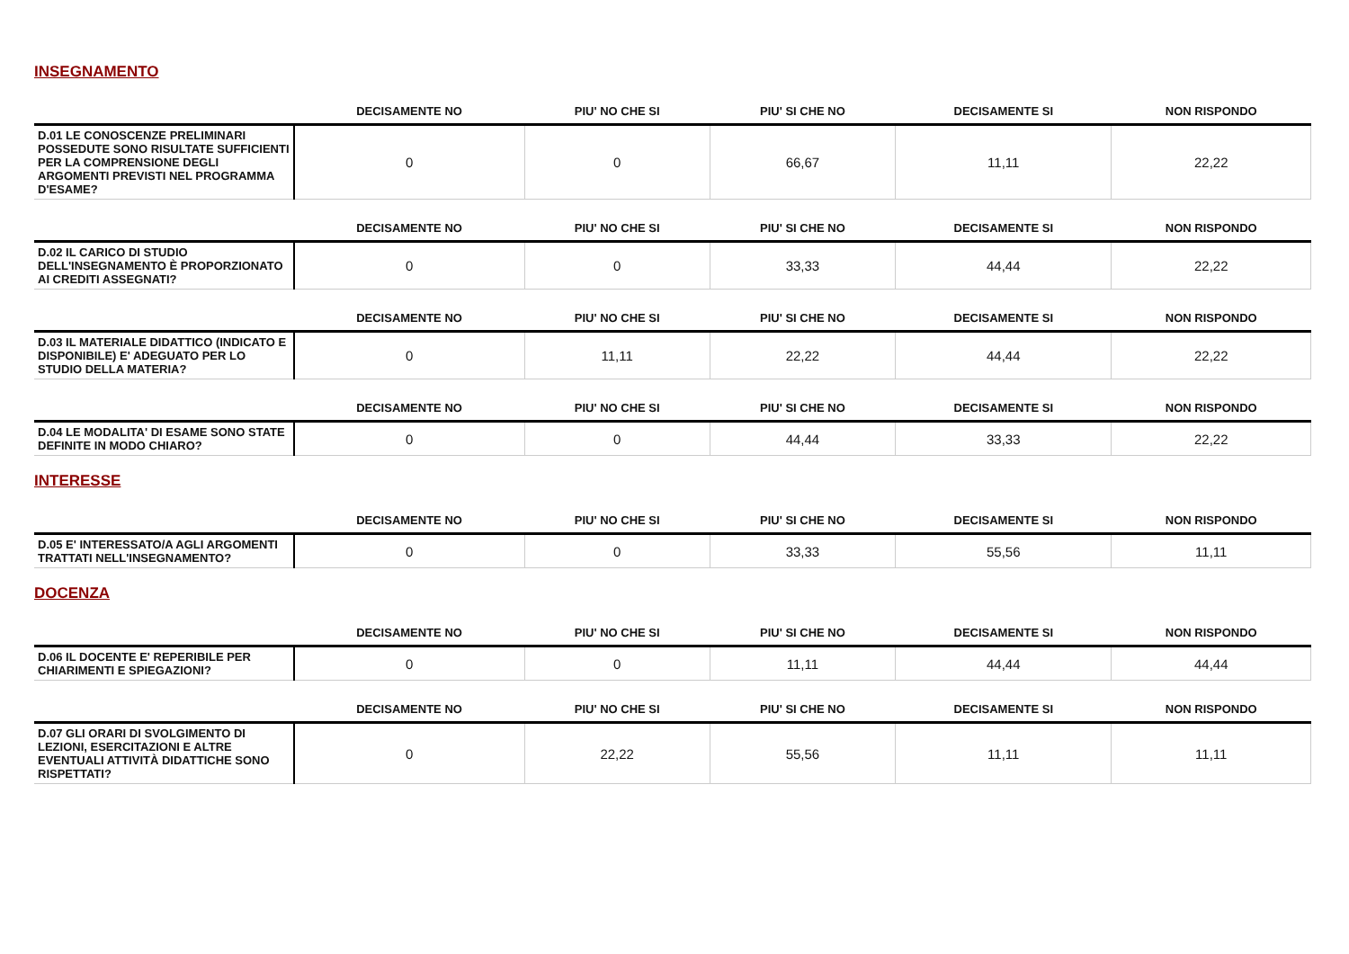INSEGNAMENTO
| | DECISAMENTE NO | PIU' NO CHE SI | PIU' SI CHE NO | DECISAMENTE SI | NON RISPONDO |
| --- | --- | --- | --- | --- | --- |
| D.01 LE CONOSCENZE PRELIMINARI POSSEDUTE SONO RISULTATE SUFFICIENTI PER LA COMPRENSIONE DEGLI ARGOMENTI PREVISTI NEL PROGRAMMA D'ESAME? | 0 | 0 | 66,67 | 11,11 | 22,22 |
| | DECISAMENTE NO | PIU' NO CHE SI | PIU' SI CHE NO | DECISAMENTE SI | NON RISPONDO |
| --- | --- | --- | --- | --- | --- |
| D.02 IL CARICO DI STUDIO DELL'INSEGNAMENTO È PROPORZIONATO AI CREDITI ASSEGNATI? | 0 | 0 | 33,33 | 44,44 | 22,22 |
| | DECISAMENTE NO | PIU' NO CHE SI | PIU' SI CHE NO | DECISAMENTE SI | NON RISPONDO |
| --- | --- | --- | --- | --- | --- |
| D.03 IL MATERIALE DIDATTICO (INDICATO E DISPONIBILE) E' ADEGUATO PER LO STUDIO DELLA MATERIA? | 0 | 11,11 | 22,22 | 44,44 | 22,22 |
| | DECISAMENTE NO | PIU' NO CHE SI | PIU' SI CHE NO | DECISAMENTE SI | NON RISPONDO |
| --- | --- | --- | --- | --- | --- |
| D.04 LE MODALITA' DI ESAME SONO STATE DEFINITE IN MODO CHIARO? | 0 | 0 | 44,44 | 33,33 | 22,22 |
INTERESSE
| | DECISAMENTE NO | PIU' NO CHE SI | PIU' SI CHE NO | DECISAMENTE SI | NON RISPONDO |
| --- | --- | --- | --- | --- | --- |
| D.05 E' INTERESSATO/A AGLI ARGOMENTI TRATTATI NELL'INSEGNAMENTO? | 0 | 0 | 33,33 | 55,56 | 11,11 |
DOCENZA
| | DECISAMENTE NO | PIU' NO CHE SI | PIU' SI CHE NO | DECISAMENTE SI | NON RISPONDO |
| --- | --- | --- | --- | --- | --- |
| D.06 IL DOCENTE E' REPERIBILE PER CHIARIMENTI E SPIEGAZIONI? | 0 | 0 | 11,11 | 44,44 | 44,44 |
| | DECISAMENTE NO | PIU' NO CHE SI | PIU' SI CHE NO | DECISAMENTE SI | NON RISPONDO |
| --- | --- | --- | --- | --- | --- |
| D.07 GLI ORARI DI SVOLGIMENTO DI LEZIONI, ESERCITAZIONI E ALTRE EVENTUALI ATTIVITÀ DIDATTICHE SONO RISPETTATI? | 0 | 22,22 | 55,56 | 11,11 | 11,11 |